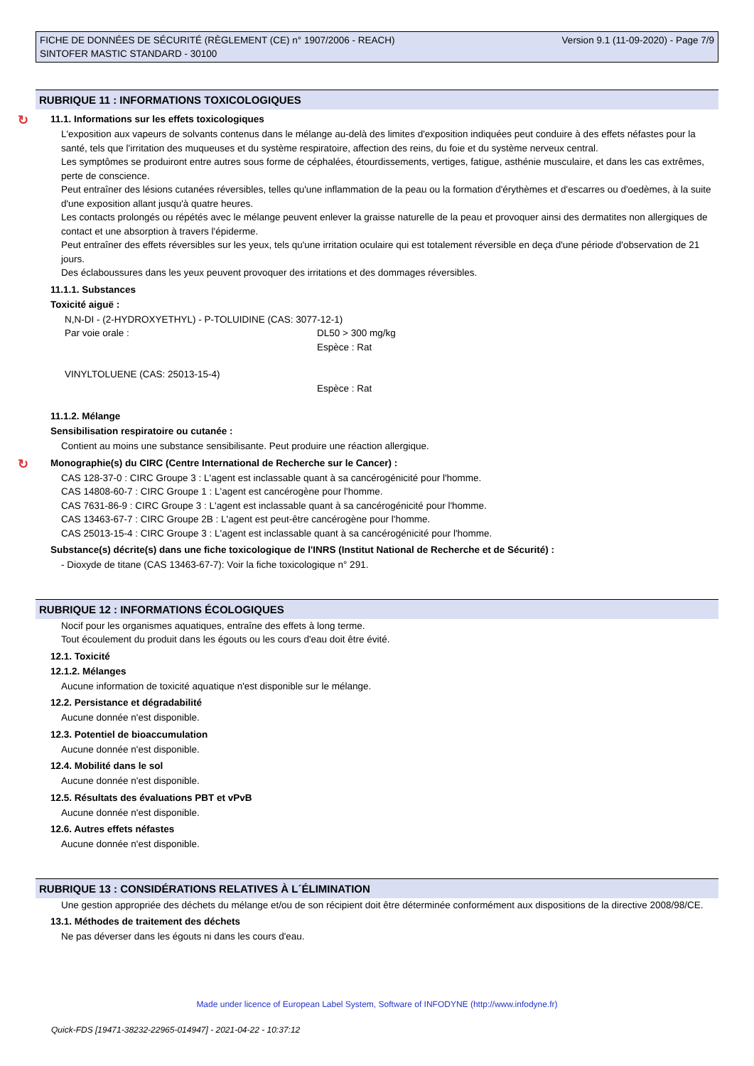FICHE DE DONNÉES DE SÉCURITÉ (RÈGLEMENT (CE) n° 1907/2006 - REACH)
SINTOFER MASTIC STANDARD - 30100
Version 9.1 (11-09-2020) - Page 7/9
RUBRIQUE 11 : INFORMATIONS TOXICOLOGIQUES
↻ 11.1. Informations sur les effets toxicologiques
L'exposition aux vapeurs de solvants contenus dans le mélange au-delà des limites d'exposition indiquées peut conduire à des effets néfastes pour la santé, tels que l'irritation des muqueuses et du système respiratoire, affection des reins, du foie et du système nerveux central.
Les symptômes se produiront entre autres sous forme de céphalées, étourdissements, vertiges, fatigue, asthénie musculaire, et dans les cas extrêmes, perte de conscience.
Peut entraîner des lésions cutanées réversibles, telles qu'une inflammation de la peau ou la formation d'érythèmes et d'escarres ou d'oedèmes, à la suite d'une exposition allant jusqu'à quatre heures.
Les contacts prolongés ou répétés avec le mélange peuvent enlever la graisse naturelle de la peau et provoquer ainsi des dermatites non allergiques de contact et une absorption à travers l'épiderme.
Peut entraîner des effets réversibles sur les yeux, tels qu'une irritation oculaire qui est totalement réversible en deça d'une période d'observation de 21 jours.
Des éclaboussures dans les yeux peuvent provoquer des irritations et des dommages réversibles.
11.1.1. Substances
Toxicité aiguë :
N,N-DI - (2-HYDROXYETHYL) - P-TOLUIDINE (CAS: 3077-12-1)
Par voie orale : DL50 > 300 mg/kg
Espèce : Rat
VINYLTOLUENE (CAS: 25013-15-4)
Espèce : Rat
11.1.2. Mélange
Sensibilisation respiratoire ou cutanée :
Contient au moins une substance sensibilisante. Peut produire une réaction allergique.
↻ Monographie(s) du CIRC (Centre International de Recherche sur le Cancer) :
CAS 128-37-0 : CIRC Groupe 3 : L'agent est inclassable quant à sa cancérogénicité pour l'homme.
CAS 14808-60-7 : CIRC Groupe 1 : L'agent est cancérogène pour l'homme.
CAS 7631-86-9 : CIRC Groupe 3 : L'agent est inclassable quant à sa cancérogénicité pour l'homme.
CAS 13463-67-7 : CIRC Groupe 2B : L'agent est peut-être cancérogène pour l'homme.
CAS 25013-15-4 : CIRC Groupe 3 : L'agent est inclassable quant à sa cancérogénicité pour l'homme.
Substance(s) décrite(s) dans une fiche toxicologique de l'INRS (Institut National de Recherche et de Sécurité) :
- Dioxyde de titane (CAS 13463-67-7): Voir la fiche toxicologique n° 291.
RUBRIQUE 12 : INFORMATIONS ÉCOLOGIQUES
Nocif pour les organismes aquatiques, entraîne des effets à long terme.
Tout écoulement du produit dans les égouts ou les cours d'eau doit être évité.
12.1. Toxicité
12.1.2. Mélanges
Aucune information de toxicité aquatique n'est disponible sur le mélange.
12.2. Persistance et dégradabilité
Aucune donnée n'est disponible.
12.3. Potentiel de bioaccumulation
Aucune donnée n'est disponible.
12.4. Mobilité dans le sol
Aucune donnée n'est disponible.
12.5. Résultats des évaluations PBT et vPvB
Aucune donnée n'est disponible.
12.6. Autres effets néfastes
Aucune donnée n'est disponible.
RUBRIQUE 13 : CONSIDÉRATIONS RELATIVES À L´ÉLIMINATION
Une gestion appropriée des déchets du mélange et/ou de son récipient doit être déterminée conformément aux dispositions de la directive 2008/98/CE.
13.1. Méthodes de traitement des déchets
Ne pas déverser dans les égouts ni dans les cours d'eau.
Made under licence of European Label System, Software of INFODYNE (http://www.infodyne.fr)
Quick-FDS [19471-38232-22965-014947] - 2021-04-22 - 10:37:12